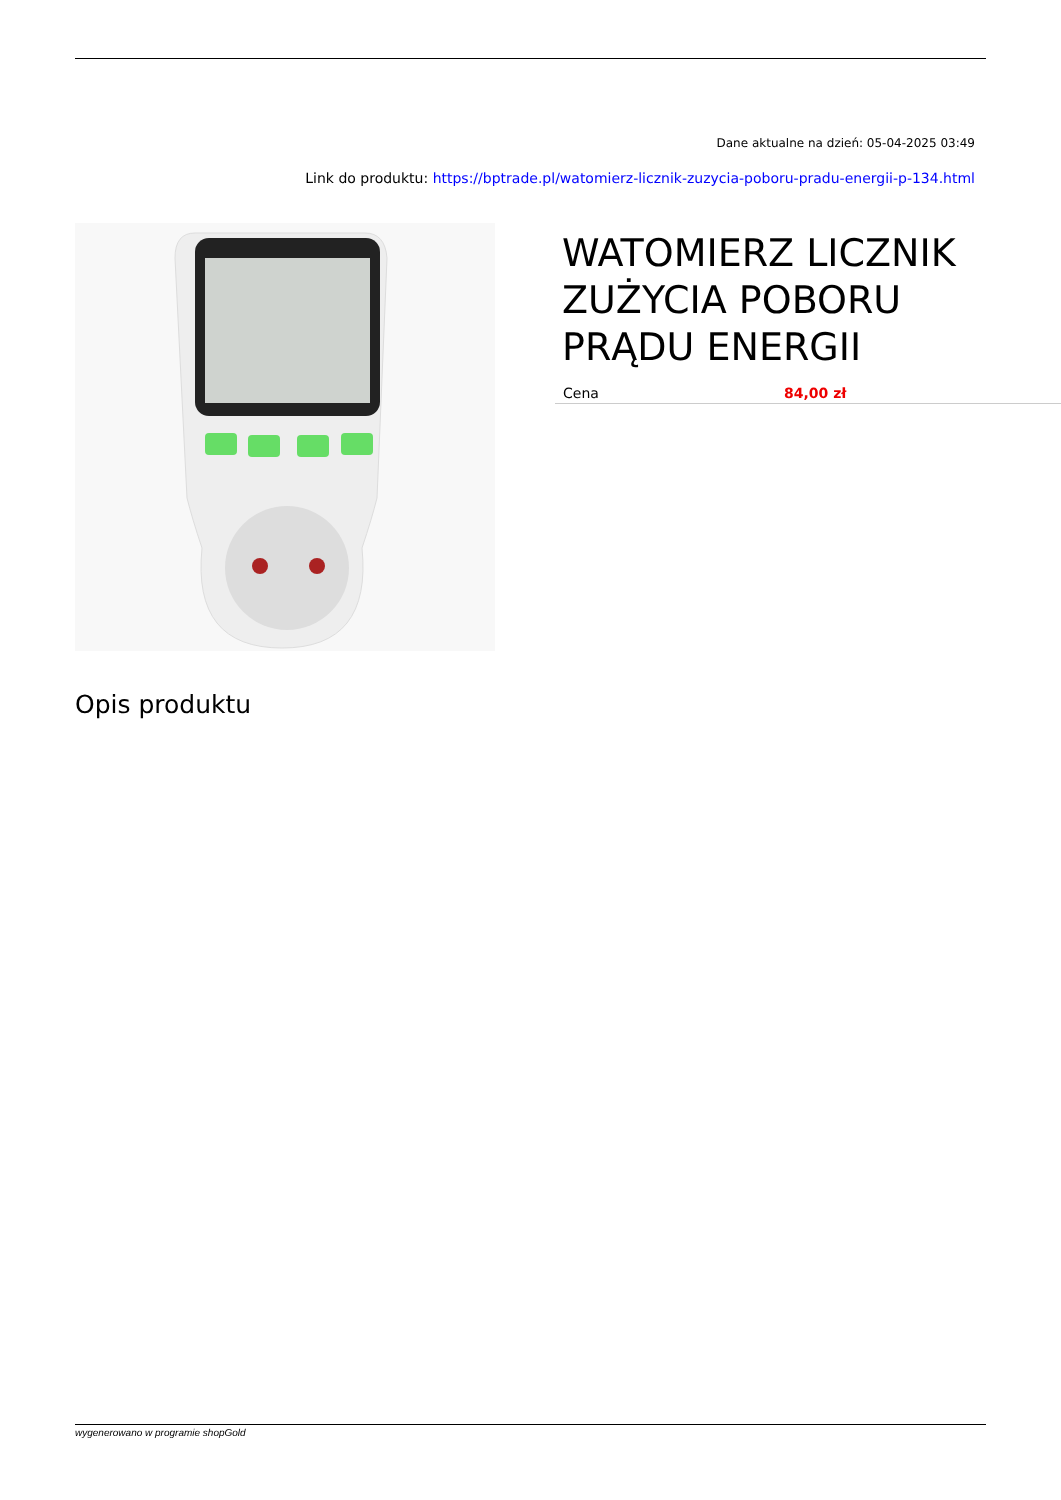Dane aktualne na dzień: 05-04-2025 03:49
Link do produktu: https://bptrade.pl/watomierz-licznik-zuzycia-poboru-pradu-energii-p-134.html
WATOMIERZ LICZNIK ZUŻYCIA POBORU PRĄDU ENERGII
| Cena | 84,00 zł |
Opis produktu
wygenerowano w programie shopGold